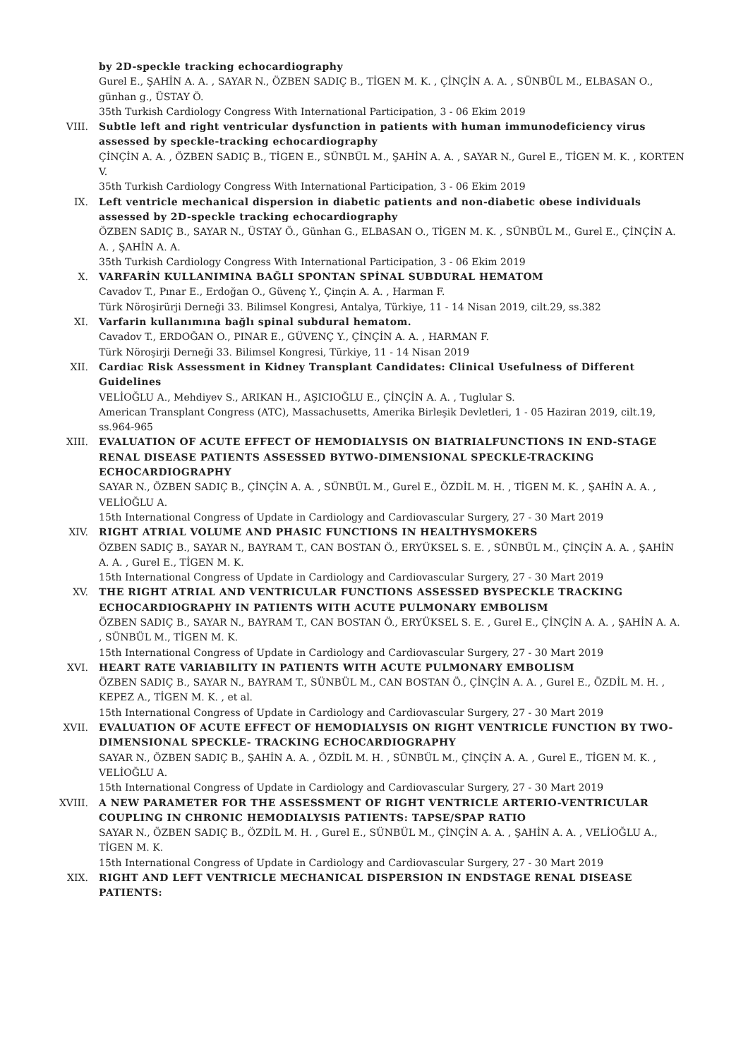by 2D-speckle tracking echocardiography
Gurel E., ŞAHİN A. A. , SAYAR N., ÖZBEN SADIÇ B., TİGEN M. K. , ÇİNÇİN A. A. , SÜNBÜL M., ELBASAN O., günhan g., ÜSTAY Ö.
35th Turkish Cardiology Congress With International Participation, 3 - 06 Ekim 2019
VIII. Subtle left and right ventricular dysfunction in patients with human immunodeficiency virus assessed by speckle-tracking echocardiography
ÇİNÇİN A. A. , ÖZBEN SADIÇ B., TİGEN E., SÜNBÜL M., ŞAHİN A. A. , SAYAR N., Gurel E., TİGEN M. K. , KORTEN V.
35th Turkish Cardiology Congress With International Participation, 3 - 06 Ekim 2019
IX. Left ventricle mechanical dispersion in diabetic patients and non-diabetic obese individuals assessed by 2D-speckle tracking echocardiography
ÖZBEN SADIÇ B., SAYAR N., ÜSTAY Ö., Günhan G., ELBASAN O., TİGEN M. K. , SÜNBÜL M., Gurel E., ÇİNÇİN A. A. , ŞAHİN A. A.
35th Turkish Cardiology Congress With International Participation, 3 - 06 Ekim 2019
X. VARFARİN KULLANIMINA BAĞLI SPONTAN SPİNAL SUBDURAL HEMATOM
Cavadov T., Pınar E., Erdoğan O., Güvenç Y., Çinçin A. A. , Harman F.
Türk Nöroşirürji Derneği 33. Bilimsel Kongresi, Antalya, Türkiye, 11 - 14 Nisan 2019, cilt.29, ss.382
XI. Varfarin kullanımına bağlı spinal subdural hematom.
Cavadov T., ERDOĞAN O., PINAR E., GÜVENÇ Y., ÇİNÇİN A. A. , HARMAN F.
Türk Nöroşirji Derneği 33. Bilimsel Kongresi, Türkiye, 11 - 14 Nisan 2019
XII. Cardiac Risk Assessment in Kidney Transplant Candidates: Clinical Usefulness of Different Guidelines
VELİOĞLU A., Mehdiyev S., ARIKAN H., AŞICIOĞLU E., ÇİNÇİN A. A. , Tuglular S.
American Transplant Congress (ATC), Massachusetts, Amerika Birleşik Devletleri, 1 - 05 Haziran 2019, cilt.19, ss.964-965
XIII. EVALUATION OF ACUTE EFFECT OF HEMODIALYSIS ON BIATRIALFUNCTIONS IN END-STAGE RENAL DISEASE PATIENTS ASSESSED BYTWO-DIMENSIONAL SPECKLE-TRACKING ECHOCARDIOGRAPHY
SAYAR N., ÖZBEN SADIÇ B., ÇİNÇİN A. A. , SÜNBÜL M., Gurel E., ÖZDİL M. H. , TİGEN M. K. , ŞAHİN A. A. , VELİOĞLU A.
15th International Congress of Update in Cardiology and Cardiovascular Surgery, 27 - 30 Mart 2019
XIV. RIGHT ATRIAL VOLUME AND PHASIC FUNCTIONS IN HEALTHYSMOKERS
ÖZBEN SADIÇ B., SAYAR N., BAYRAM T., CAN BOSTAN Ö., ERYÜKSEL S. E. , SÜNBÜL M., ÇİNÇİN A. A. , ŞAHİN A. A. , Gurel E., TİGEN M. K.
15th International Congress of Update in Cardiology and Cardiovascular Surgery, 27 - 30 Mart 2019
XV. THE RIGHT ATRIAL AND VENTRICULAR FUNCTIONS ASSESSED BYSPECKLE TRACKING ECHOCARDIOGRAPHY IN PATIENTS WITH ACUTE PULMONARY EMBOLISM
ÖZBEN SADIÇ B., SAYAR N., BAYRAM T., CAN BOSTAN Ö., ERYÜKSEL S. E. , Gurel E., ÇİNÇİN A. A. , ŞAHİN A. A. , SÜNBÜL M., TİGEN M. K.
15th International Congress of Update in Cardiology and Cardiovascular Surgery, 27 - 30 Mart 2019
XVI. HEART RATE VARIABILITY IN PATIENTS WITH ACUTE PULMONARY EMBOLISM
ÖZBEN SADIÇ B., SAYAR N., BAYRAM T., SÜNBÜL M., CAN BOSTAN Ö., ÇİNÇİN A. A. , Gurel E., ÖZDİL M. H. , KEPEZ A., TİGEN M. K. , et al.
15th International Congress of Update in Cardiology and Cardiovascular Surgery, 27 - 30 Mart 2019
XVII. EVALUATION OF ACUTE EFFECT OF HEMODIALYSIS ON RIGHT VENTRICLE FUNCTION BY TWO-DIMENSIONAL SPECKLE- TRACKING ECHOCARDIOGRAPHY
SAYAR N., ÖZBEN SADIÇ B., ŞAHİN A. A. , ÖZDİL M. H. , SÜNBÜL M., ÇİNÇİN A. A. , Gurel E., TİGEN M. K. , VELİOĞLU A.
15th International Congress of Update in Cardiology and Cardiovascular Surgery, 27 - 30 Mart 2019
XVIII. A NEW PARAMETER FOR THE ASSESSMENT OF RIGHT VENTRICLE ARTERIO-VENTRICULAR COUPLING IN CHRONIC HEMODIALYSIS PATIENTS: TAPSE/SPAP RATIO
SAYAR N., ÖZBEN SADIÇ B., ÖZDİL M. H. , Gurel E., SÜNBÜL M., ÇİNÇİN A. A. , ŞAHİN A. A. , VELİOĞLU A., TİGEN M. K.
15th International Congress of Update in Cardiology and Cardiovascular Surgery, 27 - 30 Mart 2019
XIX. RIGHT AND LEFT VENTRICLE MECHANICAL DISPERSION IN ENDSTAGE RENAL DISEASE PATIENTS: